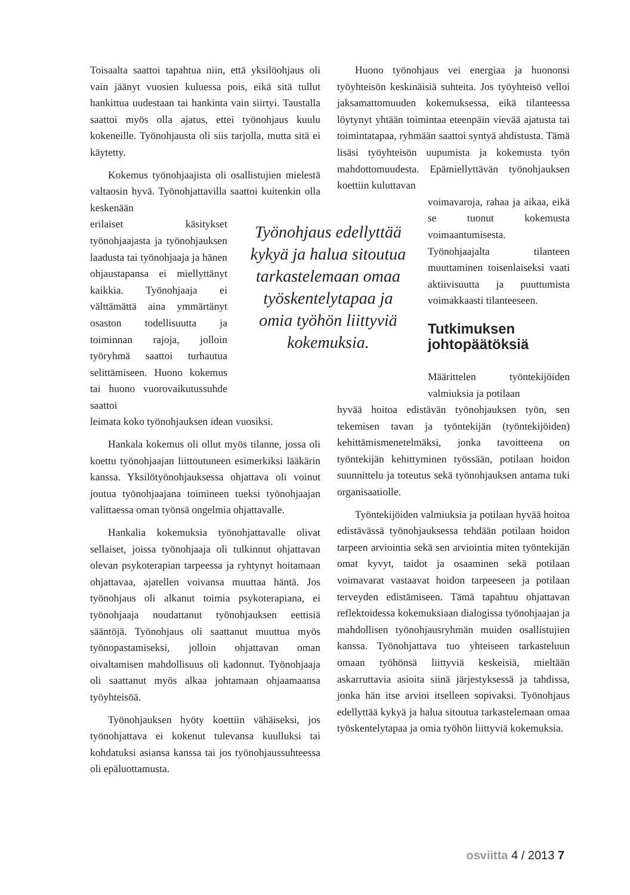Toisaalta saattoi tapahtua niin, että yksilöohjaus oli vain jäänyt vuosien kuluessa pois, eikä sitä tullut hankittua uudestaan tai hankinta vain siirtyi. Taustalla saattoi myös olla ajatus, ettei työnohjaus kuulu kokeneille. Työnohjausta oli siis tarjolla, mutta sitä ei käytetty.
Kokemus työnohjaajista oli osallistujien mielestä valtaosin hyvä. Työnohjattavilla saattoi kuitenkin olla keskenään
erilaiset käsitykset työnohjaajasta ja työnohjauksen laadusta tai työnohjaaja ja hänen ohjaustapansa ei miellyttänyt kaikkia. Työnohjaaja ei välttämättä aina ymmärtänyt osaston todellisuutta ja toiminnan rajoja, jolloin työryhmä saattoi turhautua selittämiseen. Huono kokemus tai huono vuorovaikutussuhde saattoi
leimata koko työnohjauksen idean vuosiksi.
Hankala kokemus oli ollut myös tilanne, jossa oli koettu työnohjaajan liittoutuneen esimerkiksi lääkärin kanssa. Yksilötyönohjauksessa ohjattava oli voinut joutua työnohjaajana toimineen tueksi työnohjaajan valittaessa oman työnsä ongelmia ohjattavalle.
Hankalia kokemuksia työnohjattavalle olivat sellaiset, joissa työnohjaaja oli tulkinnut ohjattavan olevan psykoterapian tarpeessa ja ryhtynyt hoitamaan ohjattavaa, ajatellen voivansa muuttaa häntä. Jos työnohjaus oli alkanut toimia psykoterapiana, ei työnohjaaja noudattanut työnohjauksen eettisiä sääntöjä. Työnohjaus oli saattanut muuttua myös työnopastamiseksi, jolloin ohjattavan oman oivaltamisen mahdollisuus oli kadonnut. Työnohjaaja oli saattanut myös alkaa johtamaan ohjaamaansa työyhteisöä.
Työnohjauksen hyöty koettiin vähäiseksi, jos työnohjattava ei kokenut tulevansa kuulluksi tai kohdatuksi asiansa kanssa tai jos työnohjaussuhteessa oli epäluottamusta.
Työnohjaus edellyttää kykyä ja halua sitoutua tarkastelemaan omaa työskentelytapaa ja omia työhön liittyviä kokemuksia.
Huono työnohjaus vei energiaa ja huononsi työyhteisön keskinäisiä suhteita. Jos työyhteisö velloi jaksamattomuuden kokemuksessa, eikä tilanteessa löytynyt yhtään toimintaa eteenpäin vievää ajatusta tai toimintatapaa, ryhmään saattoi syntyä ahdistusta. Tämä lisäsi työyhteisön uupumista ja kokemusta työn mahdottomuudesta. Epämiellyttävän työnohjauksen koettiin kuluttavan
voimavaroja, rahaa ja aikaa, eikä se tuonut kokemusta voimaantumisesta. Työnohjaajalta tilanteen muuttaminen toisenlaiseksi vaati aktiivisuutta ja puuttumista voimakkaasti tilanteeseen.
Tutkimuksen johtopäätöksiä
Määrittelen työntekijöiden valmiuksia ja potilaan
hyvää hoitoa edistävän työnohjauksen työn, sen tekemisen tavan ja työntekijän (työntekijöiden) kehittämismenetelmäksi, jonka tavoitteena on työntekijän kehittyminen työssään, potilaan hoidon suunnittelu ja toteutus sekä työnohjauksen antama tuki organisaatiolle.
Työntekijöiden valmiuksia ja potilaan hyvää hoitoa edistävässä työnohjauksessa tehdään potilaan hoidon tarpeen arviointia sekä sen arviointia miten työntekijän omat kyvyt, taidot ja osaaminen sekä potilaan voimavarat vastaavat hoidon tarpeeseen ja potilaan terveyden edistämiseen. Tämä tapahtuu ohjattavan reflektoidessa kokemuksiaan dialogissa työnohjaajan ja mahdollisen työnohjausryhmän muiden osallistujien kanssa. Työnohjattava tuo yhteiseen tarkasteluun omaan työhönsä liittyviä keskeisiä, mieltään askarruttavia asioita siinä järjestyksessä ja tahdissa, jonka hän itse arvioi itselleen sopivaksi. Työnohjaus edellyttää kykyä ja halua sitoutua tarkastelemaan omaa työskentelytapaa ja omia työhön liittyviä kokemuksia.
osviitta 4 / 2013 7